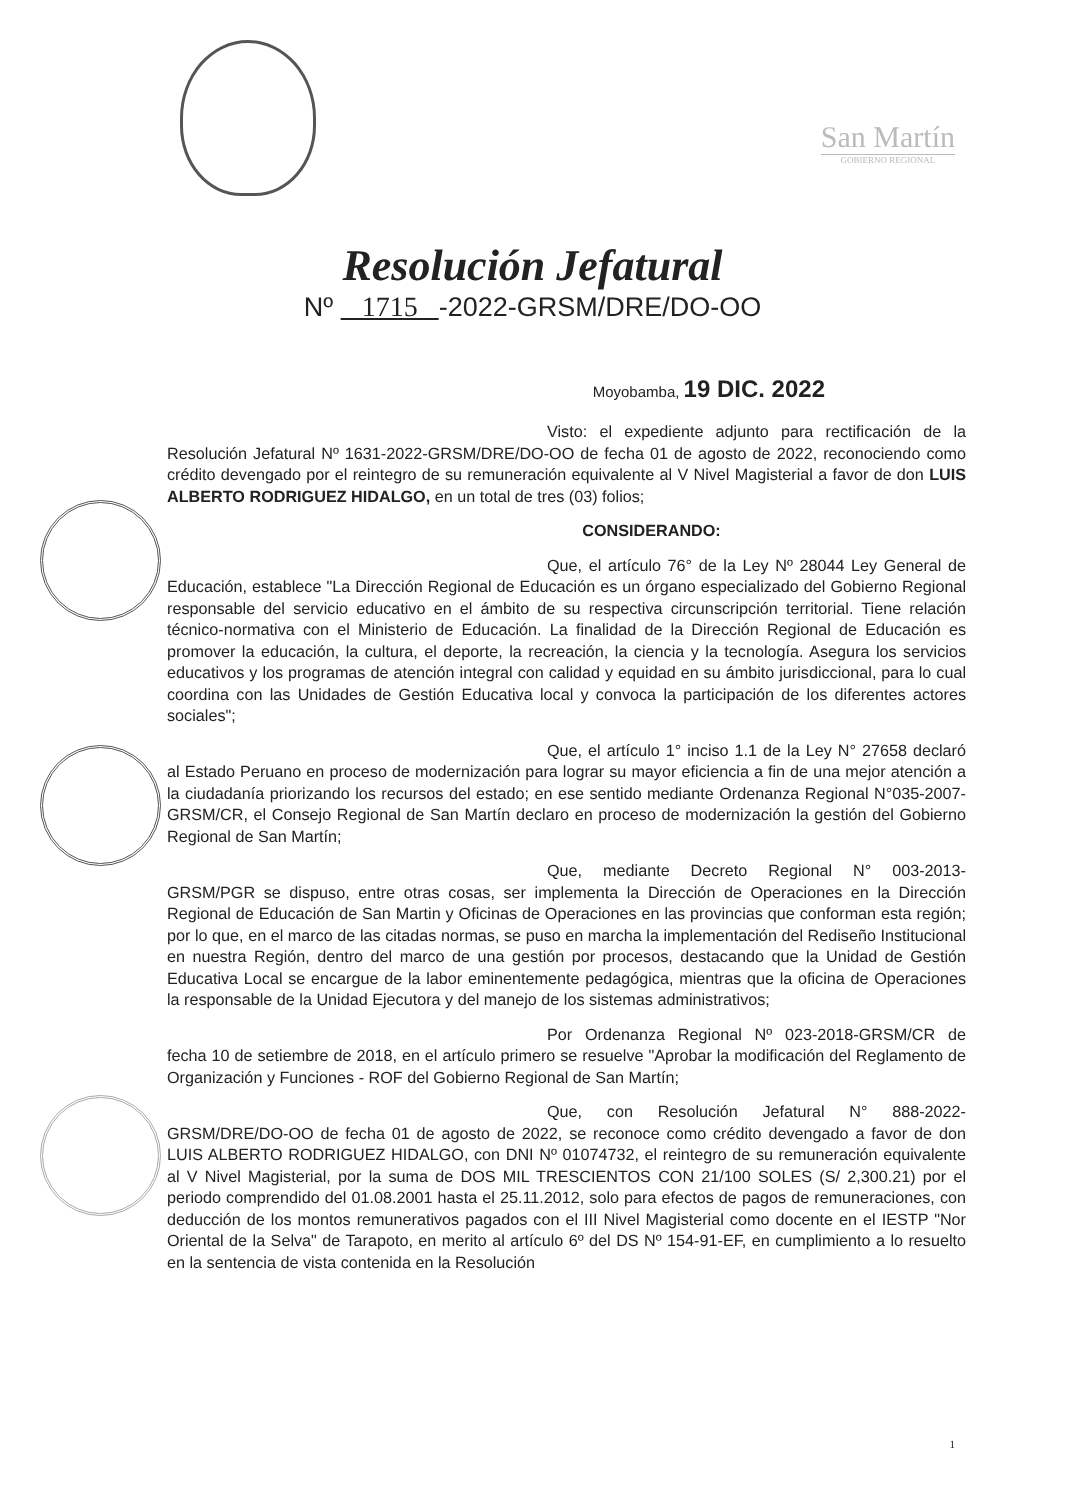San Martín
GOBIERNO REGIONAL
Resolución Jefatural
Nº 1715 -2022-GRSM/DRE/DO-OO
Moyobamba, 19 DIC. 2022
Visto: el expediente adjunto para rectificación de la Resolución Jefatural Nº 1631-2022-GRSM/DRE/DO-OO de fecha 01 de agosto de 2022, reconociendo como crédito devengado por el reintegro de su remuneración equivalente al V Nivel Magisterial a favor de don LUIS ALBERTO RODRIGUEZ HIDALGO, en un total de tres (03) folios;
CONSIDERANDO:
Que, el artículo 76° de la Ley Nº 28044 Ley General de Educación, establece "La Dirección Regional de Educación es un órgano especializado del Gobierno Regional responsable del servicio educativo en el ámbito de su respectiva circunscripción territorial. Tiene relación técnico-normativa con el Ministerio de Educación. La finalidad de la Dirección Regional de Educación es promover la educación, la cultura, el deporte, la recreación, la ciencia y la tecnología. Asegura los servicios educativos y los programas de atención integral con calidad y equidad en su ámbito jurisdiccional, para lo cual coordina con las Unidades de Gestión Educativa local y convoca la participación de los diferentes actores sociales";
Que, el artículo 1° inciso 1.1 de la Ley N° 27658 declaró al Estado Peruano en proceso de modernización para lograr su mayor eficiencia a fin de una mejor atención a la ciudadanía priorizando los recursos del estado; en ese sentido mediante Ordenanza Regional N°035-2007-GRSM/CR, el Consejo Regional de San Martín declaro en proceso de modernización la gestión del Gobierno Regional de San Martín;
Que, mediante Decreto Regional N° 003-2013-GRSM/PGR se dispuso, entre otras cosas, ser implementa la Dirección de Operaciones en la Dirección Regional de Educación de San Martin y Oficinas de Operaciones en las provincias que conforman esta región; por lo que, en el marco de las citadas normas, se puso en marcha la implementación del Rediseño Institucional en nuestra Región, dentro del marco de una gestión por procesos, destacando que la Unidad de Gestión Educativa Local se encargue de la labor eminentemente pedagógica, mientras que la oficina de Operaciones la responsable de la Unidad Ejecutora y del manejo de los sistemas administrativos;
Por Ordenanza Regional Nº 023-2018-GRSM/CR de fecha 10 de setiembre de 2018, en el artículo primero se resuelve "Aprobar la modificación del Reglamento de Organización y Funciones - ROF del Gobierno Regional de San Martín;
Que, con Resolución Jefatural N° 888-2022-GRSM/DRE/DO-OO de fecha 01 de agosto de 2022, se reconoce como crédito devengado a favor de don LUIS ALBERTO RODRIGUEZ HIDALGO, con DNI Nº 01074732, el reintegro de su remuneración equivalente al V Nivel Magisterial, por la suma de DOS MIL TRESCIENTOS CON 21/100 SOLES (S/ 2,300.21) por el periodo comprendido del 01.08.2001 hasta el 25.11.2012, solo para efectos de pagos de remuneraciones, con deducción de los montos remunerativos pagados con el III Nivel Magisterial como docente en el IESTP "Nor Oriental de la Selva" de Tarapoto, en merito al artículo 6º del DS Nº 154-91-EF, en cumplimiento a lo resuelto en la sentencia de vista contenida en la Resolución
1